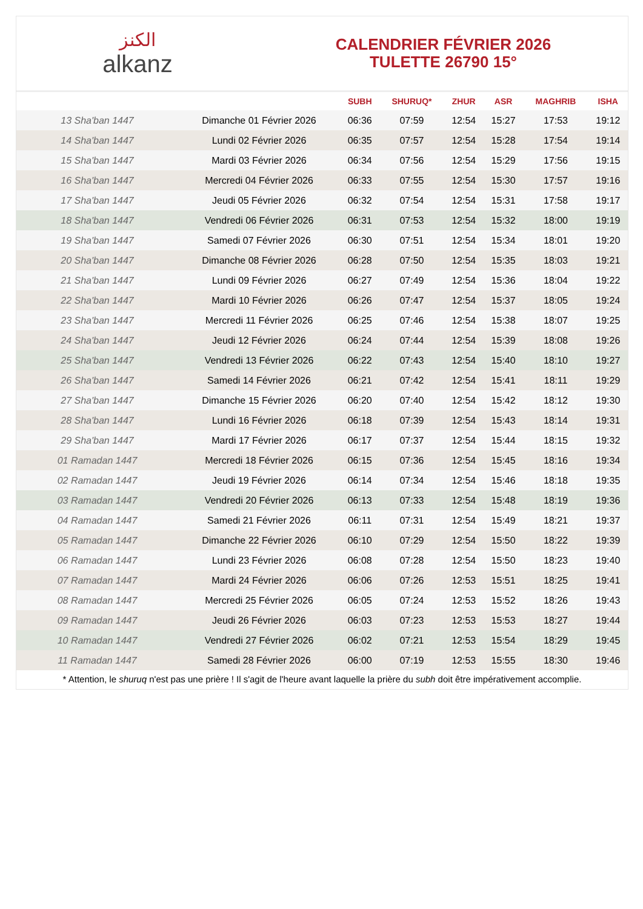الكنز
alkanz
CALENDRIER FÉVRIER 2026
TULETTE 26790 15°
| | | SUBH | SHURUQ* | ZHUR | ASR | MAGHRIB | ISHA |
| --- | --- | --- | --- | --- | --- | --- | --- |
| 13 Sha'ban 1447 | Dimanche 01 Février 2026 | 06:36 | 07:59 | 12:54 | 15:27 | 17:53 | 19:12 |
| 14 Sha'ban 1447 | Lundi 02 Février 2026 | 06:35 | 07:57 | 12:54 | 15:28 | 17:54 | 19:14 |
| 15 Sha'ban 1447 | Mardi 03 Février 2026 | 06:34 | 07:56 | 12:54 | 15:29 | 17:56 | 19:15 |
| 16 Sha'ban 1447 | Mercredi 04 Février 2026 | 06:33 | 07:55 | 12:54 | 15:30 | 17:57 | 19:16 |
| 17 Sha'ban 1447 | Jeudi 05 Février 2026 | 06:32 | 07:54 | 12:54 | 15:31 | 17:58 | 19:17 |
| 18 Sha'ban 1447 | Vendredi 06 Février 2026 | 06:31 | 07:53 | 12:54 | 15:32 | 18:00 | 19:19 |
| 19 Sha'ban 1447 | Samedi 07 Février 2026 | 06:30 | 07:51 | 12:54 | 15:34 | 18:01 | 19:20 |
| 20 Sha'ban 1447 | Dimanche 08 Février 2026 | 06:28 | 07:50 | 12:54 | 15:35 | 18:03 | 19:21 |
| 21 Sha'ban 1447 | Lundi 09 Février 2026 | 06:27 | 07:49 | 12:54 | 15:36 | 18:04 | 19:22 |
| 22 Sha'ban 1447 | Mardi 10 Février 2026 | 06:26 | 07:47 | 12:54 | 15:37 | 18:05 | 19:24 |
| 23 Sha'ban 1447 | Mercredi 11 Février 2026 | 06:25 | 07:46 | 12:54 | 15:38 | 18:07 | 19:25 |
| 24 Sha'ban 1447 | Jeudi 12 Février 2026 | 06:24 | 07:44 | 12:54 | 15:39 | 18:08 | 19:26 |
| 25 Sha'ban 1447 | Vendredi 13 Février 2026 | 06:22 | 07:43 | 12:54 | 15:40 | 18:10 | 19:27 |
| 26 Sha'ban 1447 | Samedi 14 Février 2026 | 06:21 | 07:42 | 12:54 | 15:41 | 18:11 | 19:29 |
| 27 Sha'ban 1447 | Dimanche 15 Février 2026 | 06:20 | 07:40 | 12:54 | 15:42 | 18:12 | 19:30 |
| 28 Sha'ban 1447 | Lundi 16 Février 2026 | 06:18 | 07:39 | 12:54 | 15:43 | 18:14 | 19:31 |
| 29 Sha'ban 1447 | Mardi 17 Février 2026 | 06:17 | 07:37 | 12:54 | 15:44 | 18:15 | 19:32 |
| 01 Ramadan 1447 | Mercredi 18 Février 2026 | 06:15 | 07:36 | 12:54 | 15:45 | 18:16 | 19:34 |
| 02 Ramadan 1447 | Jeudi 19 Février 2026 | 06:14 | 07:34 | 12:54 | 15:46 | 18:18 | 19:35 |
| 03 Ramadan 1447 | Vendredi 20 Février 2026 | 06:13 | 07:33 | 12:54 | 15:48 | 18:19 | 19:36 |
| 04 Ramadan 1447 | Samedi 21 Février 2026 | 06:11 | 07:31 | 12:54 | 15:49 | 18:21 | 19:37 |
| 05 Ramadan 1447 | Dimanche 22 Février 2026 | 06:10 | 07:29 | 12:54 | 15:50 | 18:22 | 19:39 |
| 06 Ramadan 1447 | Lundi 23 Février 2026 | 06:08 | 07:28 | 12:54 | 15:50 | 18:23 | 19:40 |
| 07 Ramadan 1447 | Mardi 24 Février 2026 | 06:06 | 07:26 | 12:53 | 15:51 | 18:25 | 19:41 |
| 08 Ramadan 1447 | Mercredi 25 Février 2026 | 06:05 | 07:24 | 12:53 | 15:52 | 18:26 | 19:43 |
| 09 Ramadan 1447 | Jeudi 26 Février 2026 | 06:03 | 07:23 | 12:53 | 15:53 | 18:27 | 19:44 |
| 10 Ramadan 1447 | Vendredi 27 Février 2026 | 06:02 | 07:21 | 12:53 | 15:54 | 18:29 | 19:45 |
| 11 Ramadan 1447 | Samedi 28 Février 2026 | 06:00 | 07:19 | 12:53 | 15:55 | 18:30 | 19:46 |
* Attention, le shuruq n'est pas une prière ! Il s'agit de l'heure avant laquelle la prière du subh doit être impérativement accomplie.